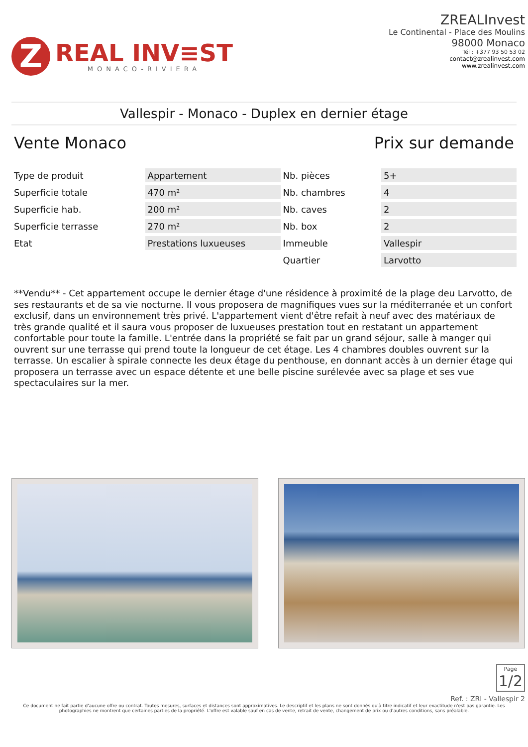Z
REAL INV≡ST
MONACO-RIVIERA
ZREALInvest
Le Continental - Place des Moulins
98000 Monaco
Tél : +377 93 50 53 02
contact@zrealinvest.com
www.zrealinvest.com
Vallespir - Monaco - Duplex en dernier étage
Vente Monaco Prix sur demande
| Type de produit | Appartement | Nb. pièces | 5+ |
| Superficie totale | 470 m² | Nb. chambres | 4 |
| Superficie hab. | 200 m² | Nb. caves | 2 |
| Superficie terrasse | 270 m² | Nb. box | 2 |
| Etat | Prestations luxueuses | Immeuble | Vallespir |
| | | Quartier | Larvotto |
**Vendu** - Cet appartement occupe le dernier étage d'une résidence à proximité de la plage deu Larvotto, de ses restaurants et de sa vie nocturne. Il vous proposera de magnifiques vues sur la méditerranée et un confort exclusif, dans un environnement très privé. L'appartement vient d'être refait à neuf avec des matériaux de très grande qualité et il saura vous proposer de luxueuses prestation tout en restatant un appartement confortable pour toute la famille. L'entrée dans la propriété se fait par un grand séjour, salle à manger qui ouvrent sur une terrasse qui prend toute la longueur de cet étage. Les 4 chambres doubles ouvrent sur la terrasse. Un escalier à spirale connecte les deux étage du penthouse, en donnant accès à un dernier étage qui proposera un terrasse avec un espace détente et une belle piscine surélevée avec sa plage et ses vue spectaculaires sur la mer.
Page 1/2
Ref. : ZRI - Vallespir 2
Ce document ne fait partie d'aucune offre ou contrat. Toutes mesures, surfaces et distances sont approximatives. Le descriptif et les plans ne sont donnés qu'à titre indicatif et leur exactitude n'est pas garantie. Les photographies ne montrent que certaines parties de la propriété. L'offre est valable sauf en cas de vente, retrait de vente, changement de prix ou d'autres conditions, sans préalable.